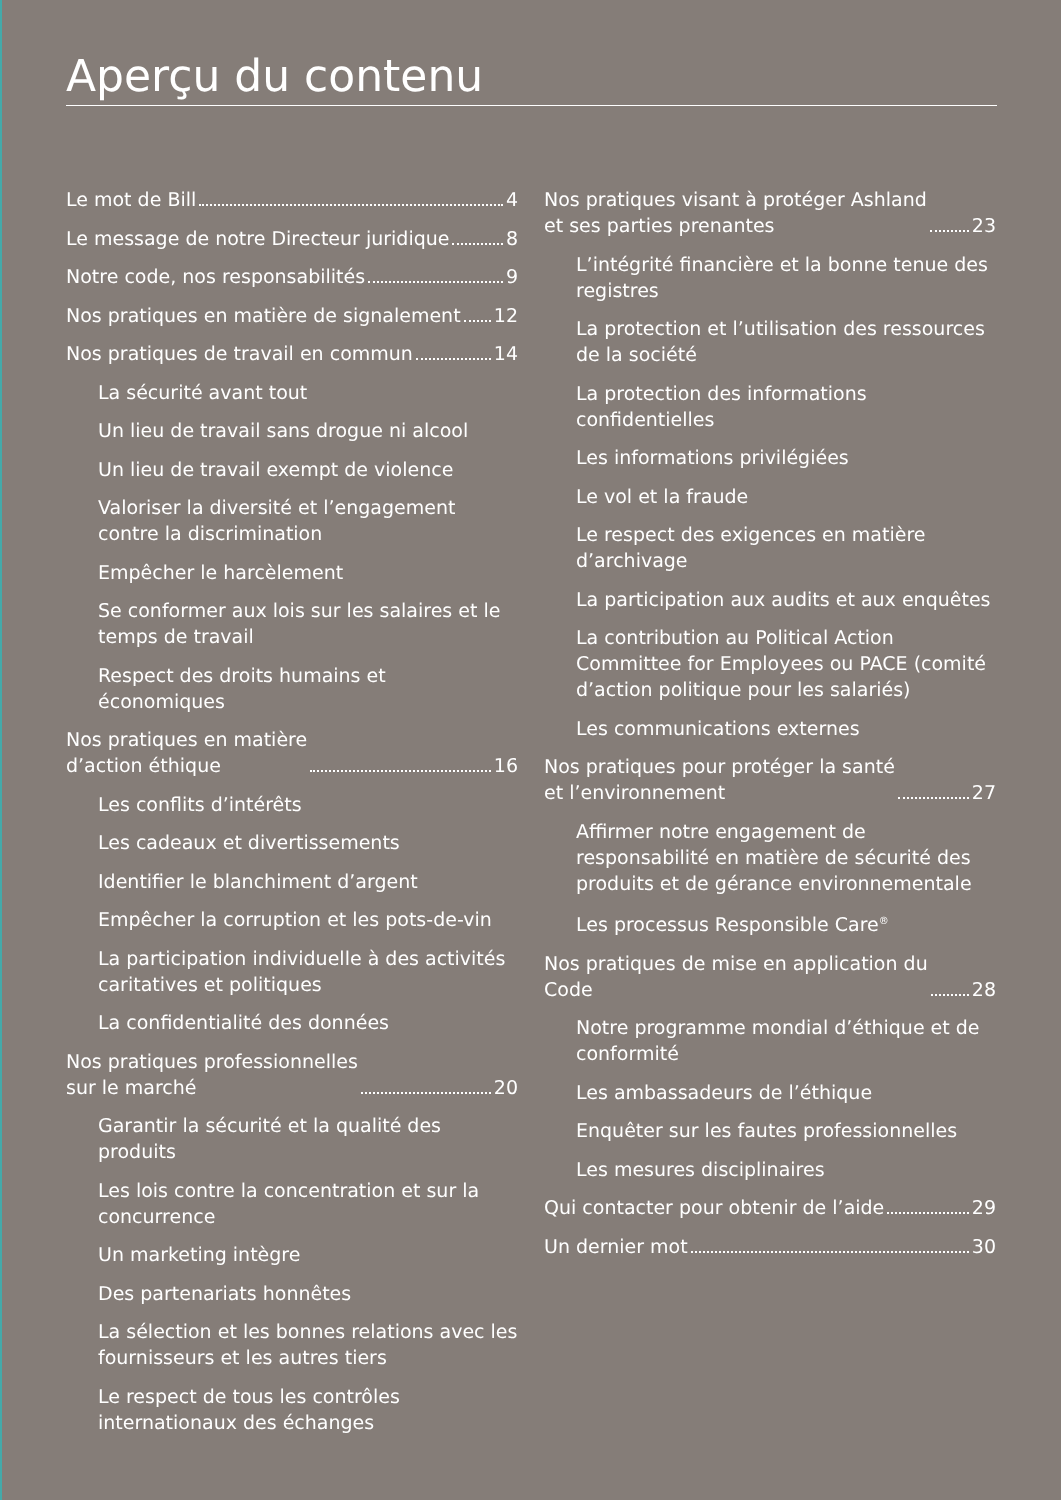Aperçu du contenu
Le mot de Bill 4
Le message de notre Directeur juridique 8
Notre code, nos responsabilités 9
Nos pratiques en matière de signalement 12
Nos pratiques de travail en commun 14
La sécurité avant tout
Un lieu de travail sans drogue ni alcool
Un lieu de travail exempt de violence
Valoriser la diversité et l’engagement contre la discrimination
Empêcher le harcèlement
Se conformer aux lois sur les salaires et le temps de travail
Respect des droits humains et économiques
Nos pratiques en matière
d’action éthique 16
Les conflits d’intérêts
Les cadeaux et divertissements
Identifier le blanchiment d’argent
Empêcher la corruption et les pots-de-vin
La participation individuelle à des activités caritatives et politiques
La confidentialité des données
Nos pratiques professionnelles
sur le marché 20
Garantir la sécurité et la qualité des produits
Les lois contre la concentration et sur la concurrence
Un marketing intègre
Des partenariats honnêtes
La sélection et les bonnes relations avec les fournisseurs et les autres tiers
Le respect de tous les contrôles internationaux des échanges
Nos pratiques visant à protéger Ashland
et ses parties prenantes 23
L’intégrité financière et la bonne tenue des registres
La protection et l’utilisation des ressources de la société
La protection des informations confidentielles
Les informations privilégiées
Le vol et la fraude
Le respect des exigences en matière d’archivage
La participation aux audits et aux enquêtes
La contribution au Political Action Committee for Employees ou PACE (comité d’action politique pour les salariés)
Les communications externes
Nos pratiques pour protéger la santé
et l’environnement 27
Affirmer notre engagement de responsabilité en matière de sécurité des produits et de gérance environnementale
Les processus Responsible Care<sup>®</sup>
Nos pratiques de mise en application du
Code 28
Notre programme mondial d’éthique et de conformité
Les ambassadeurs de l’éthique
Enquêter sur les fautes professionnelles
Les mesures disciplinaires
Qui contacter pour obtenir de l’aide 29
Un dernier mot 30